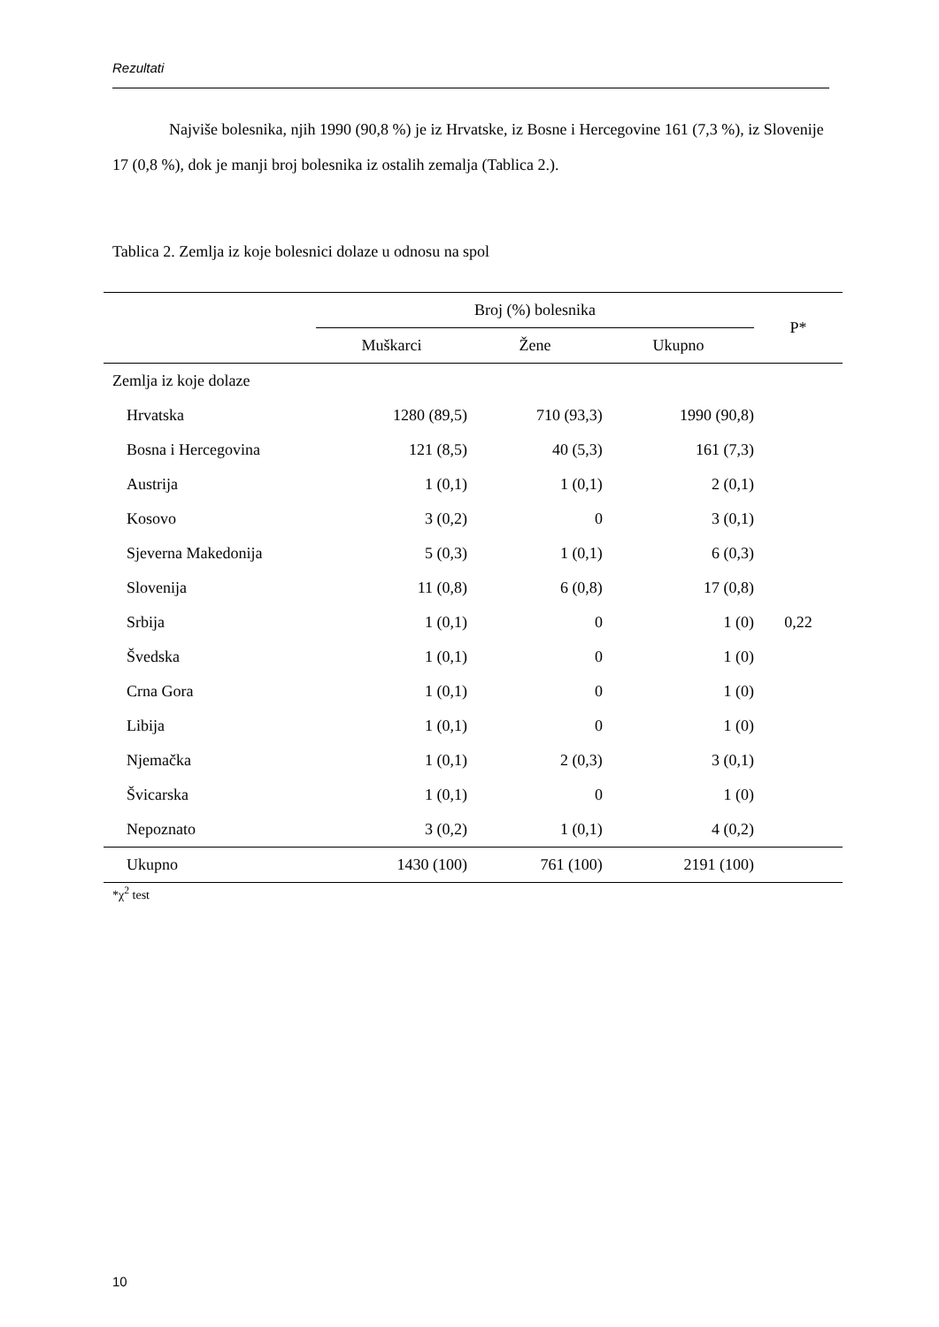Rezultati
Najviše bolesnika, njih 1990 (90,8 %) je iz Hrvatske, iz Bosne i Hercegovine 161 (7,3 %), iz Slovenije 17 (0,8 %), dok je manji broj bolesnika iz ostalih zemalja (Tablica 2.).
Tablica 2. Zemlja iz koje bolesnici dolaze u odnosu na spol
| | Broj (%) bolesnika | | | P* |
| --- | --- | --- | --- | --- |
| | Muškarci | Žene | Ukupno | |
| Zemlja iz koje dolaze | | | | |
| Hrvatska | 1280 (89,5) | 710 (93,3) | 1990 (90,8) | |
| Bosna i Hercegovina | 121 (8,5) | 40 (5,3) | 161 (7,3) | |
| Austrija | 1 (0,1) | 1 (0,1) | 2 (0,1) | |
| Kosovo | 3 (0,2) | 0 | 3 (0,1) | |
| Sjeverna Makedonija | 5 (0,3) | 1 (0,1) | 6 (0,3) | |
| Slovenija | 11 (0,8) | 6 (0,8) | 17 (0,8) | |
| Srbija | 1 (0,1) | 0 | 1 (0) | 0,22 |
| Švedska | 1 (0,1) | 0 | 1 (0) | |
| Crna Gora | 1 (0,1) | 0 | 1 (0) | |
| Libija | 1 (0,1) | 0 | 1 (0) | |
| Njemačka | 1 (0,1) | 2 (0,3) | 3 (0,1) | |
| Švicarska | 1 (0,1) | 0 | 1 (0) | |
| Nepoznato | 3 (0,2) | 1 (0,1) | 4 (0,2) | |
| Ukupno | 1430 (100) | 761 (100) | 2191 (100) | |
*χ<sup>2</sup> test
10